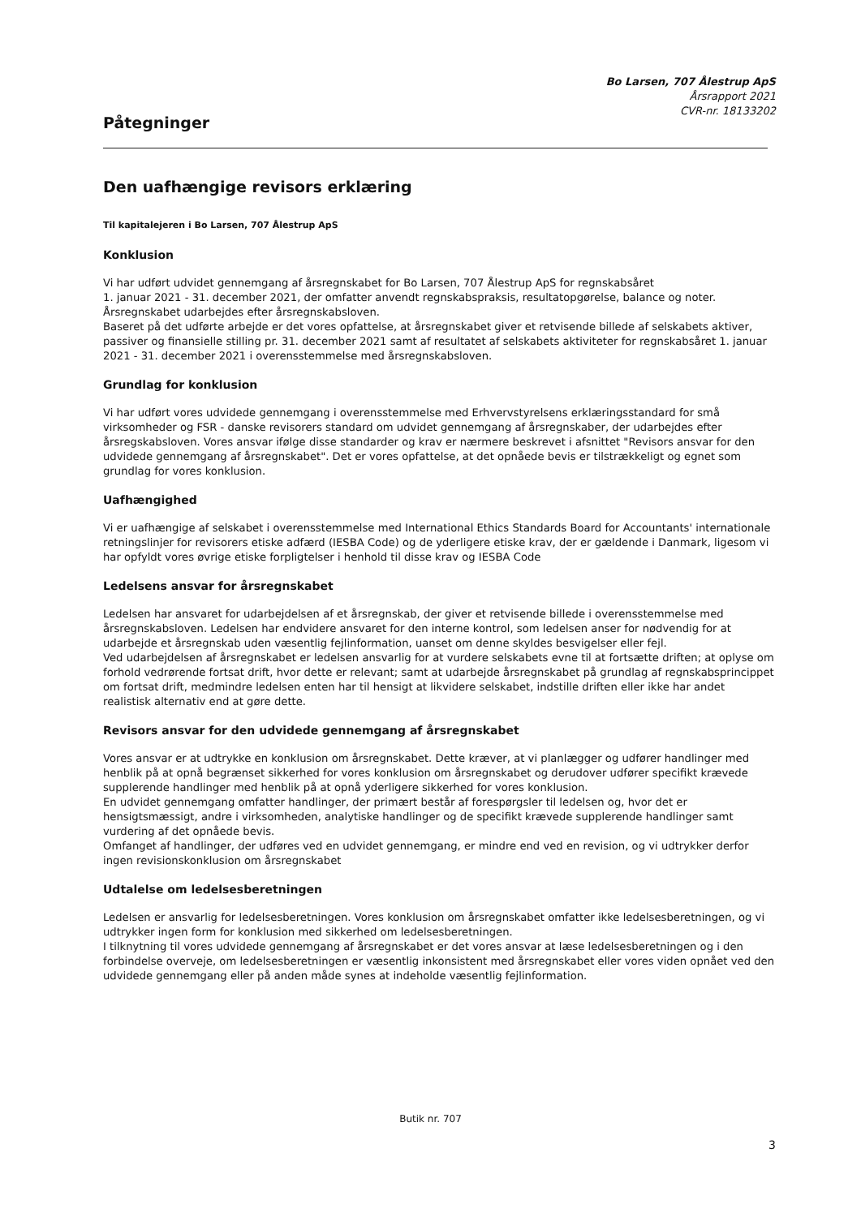Bo Larsen, 707 Ålestrup ApS
Årsrapport 2021
CVR-nr. 18133202
Påtegninger
Den uafhængige revisors erklæring
Til kapitalejeren i Bo Larsen, 707 Ålestrup ApS
Konklusion
Vi har udført udvidet gennemgang af årsregnskabet for Bo Larsen, 707 Ålestrup ApS for regnskabsåret
1. januar 2021 - 31. december 2021, der omfatter anvendt regnskabspraksis, resultatopgørelse, balance og noter. Årsregnskabet udarbejdes efter årsregnskabsloven.
Baseret på det udførte arbejde er det vores opfattelse, at årsregnskabet giver et retvisende billede af selskabets aktiver, passiver og finansielle stilling pr. 31. december 2021 samt af resultatet af selskabets aktiviteter for regnskabsåret 1. januar 2021 - 31. december 2021 i overensstemmelse med årsregnskabsloven.
Grundlag for konklusion
Vi har udført vores udvidede gennemgang i overensstemmelse med Erhvervstyrelsens erklæringsstandard for små virksomheder og FSR - danske revisorers standard om udvidet gennemgang af årsregnskaber, der udarbejdes efter årsregskabsloven. Vores ansvar ifølge disse standarder og krav er nærmere beskrevet i afsnittet "Revisors ansvar for den udvidede gennemgang af årsregnskabet". Det er vores opfattelse, at det opnåede bevis er tilstrækkeligt og egnet som grundlag for vores konklusion.
Uafhængighed
Vi er uafhængige af selskabet i overensstemmelse med International Ethics Standards Board for Accountants' internationale retningslinjer for revisorers etiske adfærd (IESBA Code) og de yderligere etiske krav, der er gældende i Danmark, ligesom vi har opfyldt vores øvrige etiske forpligtelser i henhold til disse krav og IESBA Code
Ledelsens ansvar for årsregnskabet
Ledelsen har ansvaret for udarbejdelsen af et årsregnskab, der giver et retvisende billede i overensstemmelse med årsregnskabsloven. Ledelsen har endvidere ansvaret for den interne kontrol, som ledelsen anser for nødvendig for at udarbejde et årsregnskab uden væsentlig fejlinformation, uanset om denne skyldes besvigelser eller fejl.
Ved udarbejdelsen af årsregnskabet er ledelsen ansvarlig for at vurdere selskabets evne til at fortsætte driften; at oplyse om forhold vedrørende fortsat drift, hvor dette er relevant; samt at udarbejde årsregnskabet på grundlag af regnskabsprincippet om fortsat drift, medmindre ledelsen enten har til hensigt at likvidere selskabet, indstille driften eller ikke har andet realistisk alternativ end at gøre dette.
Revisors ansvar for den udvidede gennemgang af årsregnskabet
Vores ansvar er at udtrykke en konklusion om årsregnskabet. Dette kræver, at vi planlægger og udfører handlinger med henblik på at opnå begrænset sikkerhed for vores konklusion om årsregnskabet og derudover udfører specifikt krævede supplerende handlinger med henblik på at opnå yderligere sikkerhed for vores konklusion.
En udvidet gennemgang omfatter handlinger, der primært består af forespørgsler til ledelsen og, hvor det er hensigtsmæssigt, andre i virksomheden, analytiske handlinger og de specifikt krævede supplerende handlinger samt vurdering af det opnåede bevis.
Omfanget af handlinger, der udføres ved en udvidet gennemgang, er mindre end ved en revision, og vi udtrykker derfor ingen revisionskonklusion om årsregnskabet
Udtalelse om ledelsesberetningen
Ledelsen er ansvarlig for ledelsesberetningen. Vores konklusion om årsregnskabet omfatter ikke ledelsesberetningen, og vi udtrykker ingen form for konklusion med sikkerhed om ledelsesberetningen.
I tilknytning til vores udvidede gennemgang af årsregnskabet er det vores ansvar at læse ledelsesberetningen og i den forbindelse overveje, om ledelsesberetningen er væsentlig inkonsistent med årsregnskabet eller vores viden opnået ved den udvidede gennemgang eller på anden måde synes at indeholde væsentlig fejlinformation.
Butik nr. 707
3